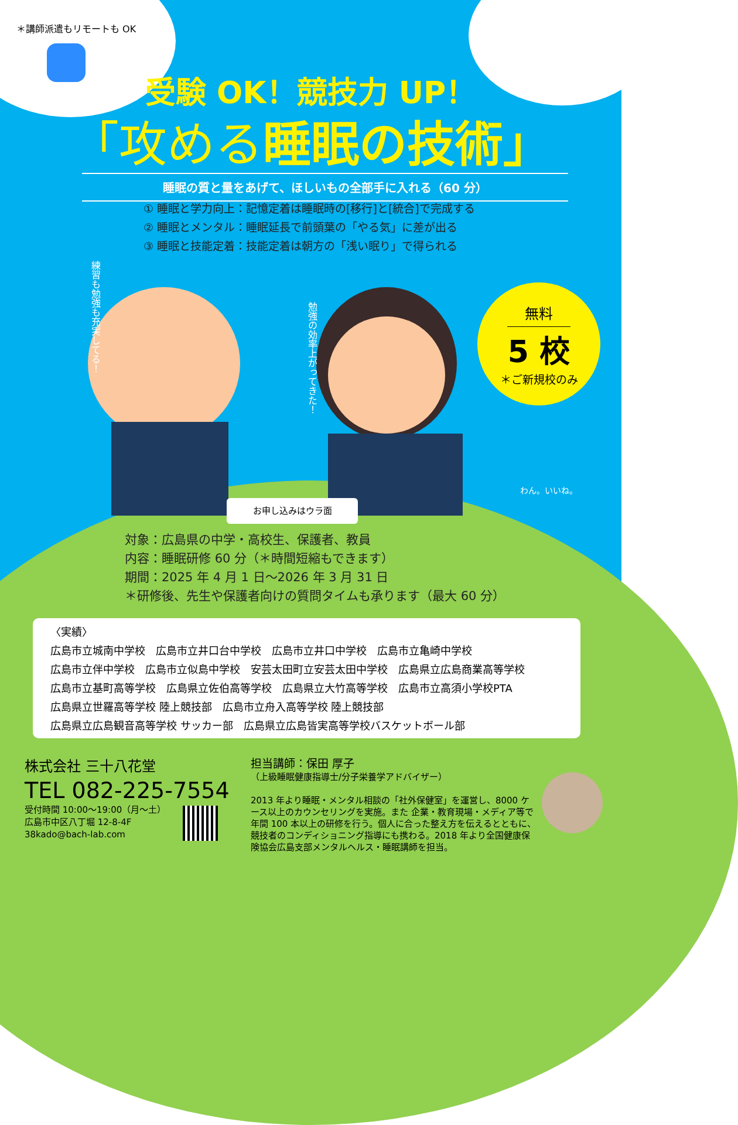＊講師派遣もリモートも OK
受験 OK！競技力 UP！
「攻める睡眠の技術」
睡眠の質と量をあげて、ほしいもの全部手に入れる（60 分）
① 睡眠と学力向上：記憶定着は睡眠時の[移行]と[統合]で完成する
② 睡眠とメンタル：睡眠延長で前頭葉の「やる気」に差が出る
③ 睡眠と技能定着：技能定着は朝方の「浅い眠り」で得られる
練習も勉強も充実してる！
勉強の効率上がってきた！
無料
5 校
＊ご新規校のみ
わん。いいね。
お申し込みはウラ面
対象：広島県の中学・高校生、保護者、教員
内容：睡眠研修 60 分（＊時間短縮もできます）
期間：2025 年 4 月 1 日〜2026 年 3 月 31 日
＊研修後、先生や保護者向けの質問タイムも承ります（最大 60 分）
〈実績〉
広島市立城南中学校　広島市立井口台中学校　広島市立井口中学校　広島市立亀崎中学校
広島市立伴中学校　広島市立似島中学校　安芸太田町立安芸太田中学校　広島県立広島商業高等学校
広島市立基町高等学校　広島県立佐伯高等学校　広島県立大竹高等学校　広島市立高須小学校PTA
広島県立世羅高等学校 陸上競技部　広島市立舟入高等学校 陸上競技部
広島県立広島観音高等学校 サッカー部　広島県立広島皆実高等学校バスケットボール部
株式会社 三十八花堂
TEL 082-225-7554
受付時間 10:00〜19:00（月〜土）
広島市中区八丁堀 12-8-4F
38kado@bach-lab.com
担当講師：保田 厚子
（上級睡眠健康指導士/分子栄養学アドバイザー）
2013 年より睡眠・メンタル相談の「社外保健室」を運営し、8000 ケース以上のカウンセリングを実施。また 企業・教育現場・メディア等で年間 100 本以上の研修を行う。個人に合った整え方を伝えるとともに、競技者のコンディショニング指導にも携わる。2018 年より全国健康保険協会広島支部メンタルヘルス・睡眠講師を担当。